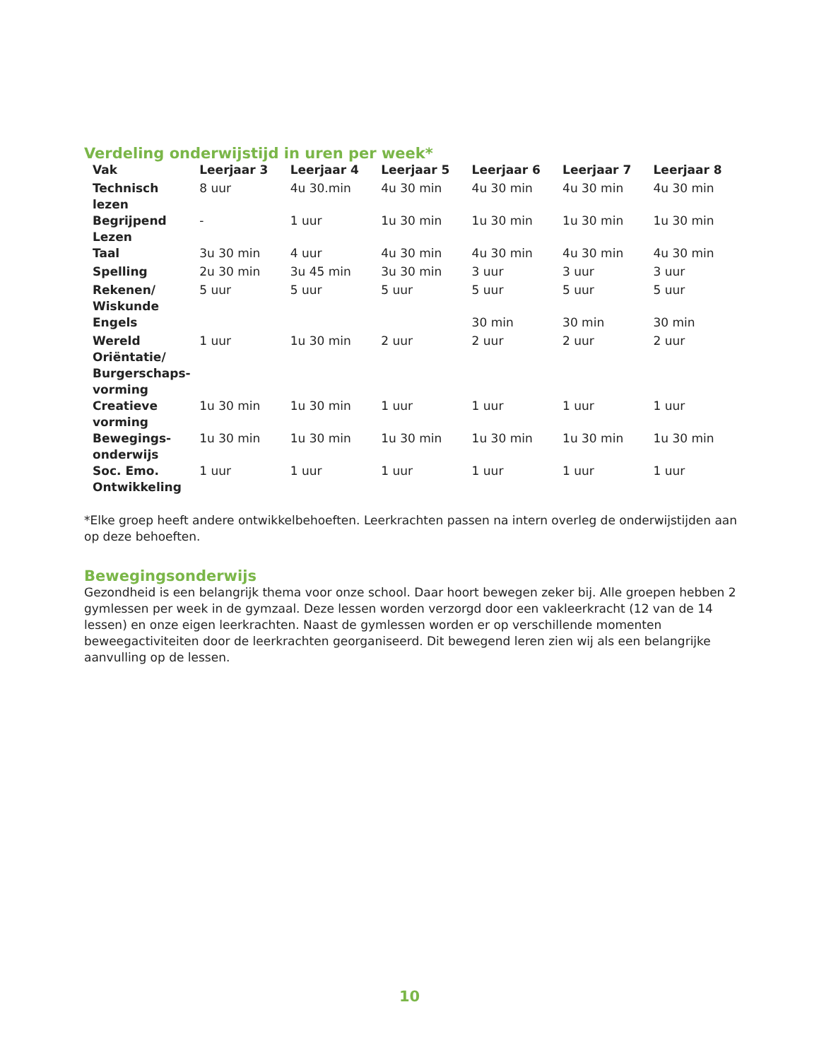Verdeling onderwijstijd in uren per week*
| Vak | Leerjaar 3 | Leerjaar 4 | Leerjaar 5 | Leerjaar 6 | Leerjaar 7 | Leerjaar 8 |
| --- | --- | --- | --- | --- | --- | --- |
| Technisch lezen | 8 uur | 4u 30.min | 4u 30 min | 4u 30 min | 4u 30 min | 4u 30 min |
| Begrijpend Lezen | - | 1 uur | 1u 30 min | 1u 30 min | 1u 30 min | 1u 30 min |
| Taal | 3u 30 min | 4 uur | 4u 30 min | 4u 30 min | 4u 30 min | 4u 30 min |
| Spelling | 2u 30 min | 3u 45 min | 3u 30 min | 3 uur | 3 uur | 3 uur |
| Rekenen/ Wiskunde | 5 uur | 5 uur | 5 uur | 5 uur | 5 uur | 5 uur |
| Engels | | | | 30 min | 30 min | 30 min |
| Wereld Oriëntatie/ Burgerschaps-vorming | 1 uur | 1u 30 min | 2 uur | 2 uur | 2 uur | 2 uur |
| Creatieve vorming | 1u 30 min | 1u 30 min | 1 uur | 1 uur | 1 uur | 1 uur |
| Bewegings-onderwijs | 1u 30 min | 1u 30 min | 1u 30 min | 1u 30 min | 1u 30 min | 1u 30 min |
| Soc. Emo. Ontwikkeling | 1 uur | 1 uur | 1 uur | 1 uur | 1 uur | 1 uur |
*Elke groep heeft andere ontwikkelbehoeften. Leerkrachten passen na intern overleg de onderwijstijden aan op deze behoeften.
Bewegingsonderwijs
Gezondheid is een belangrijk thema voor onze school. Daar hoort bewegen zeker bij. Alle groepen hebben 2 gymlessen per week in de gymzaal. Deze lessen worden verzorgd door een vakleerkracht (12 van de 14 lessen) en onze eigen leerkrachten. Naast de gymlessen worden er op verschillende momenten beweegactiviteiten door de leerkrachten georganiseerd. Dit bewegend leren zien wij als een belangrijke aanvulling op de lessen.
10